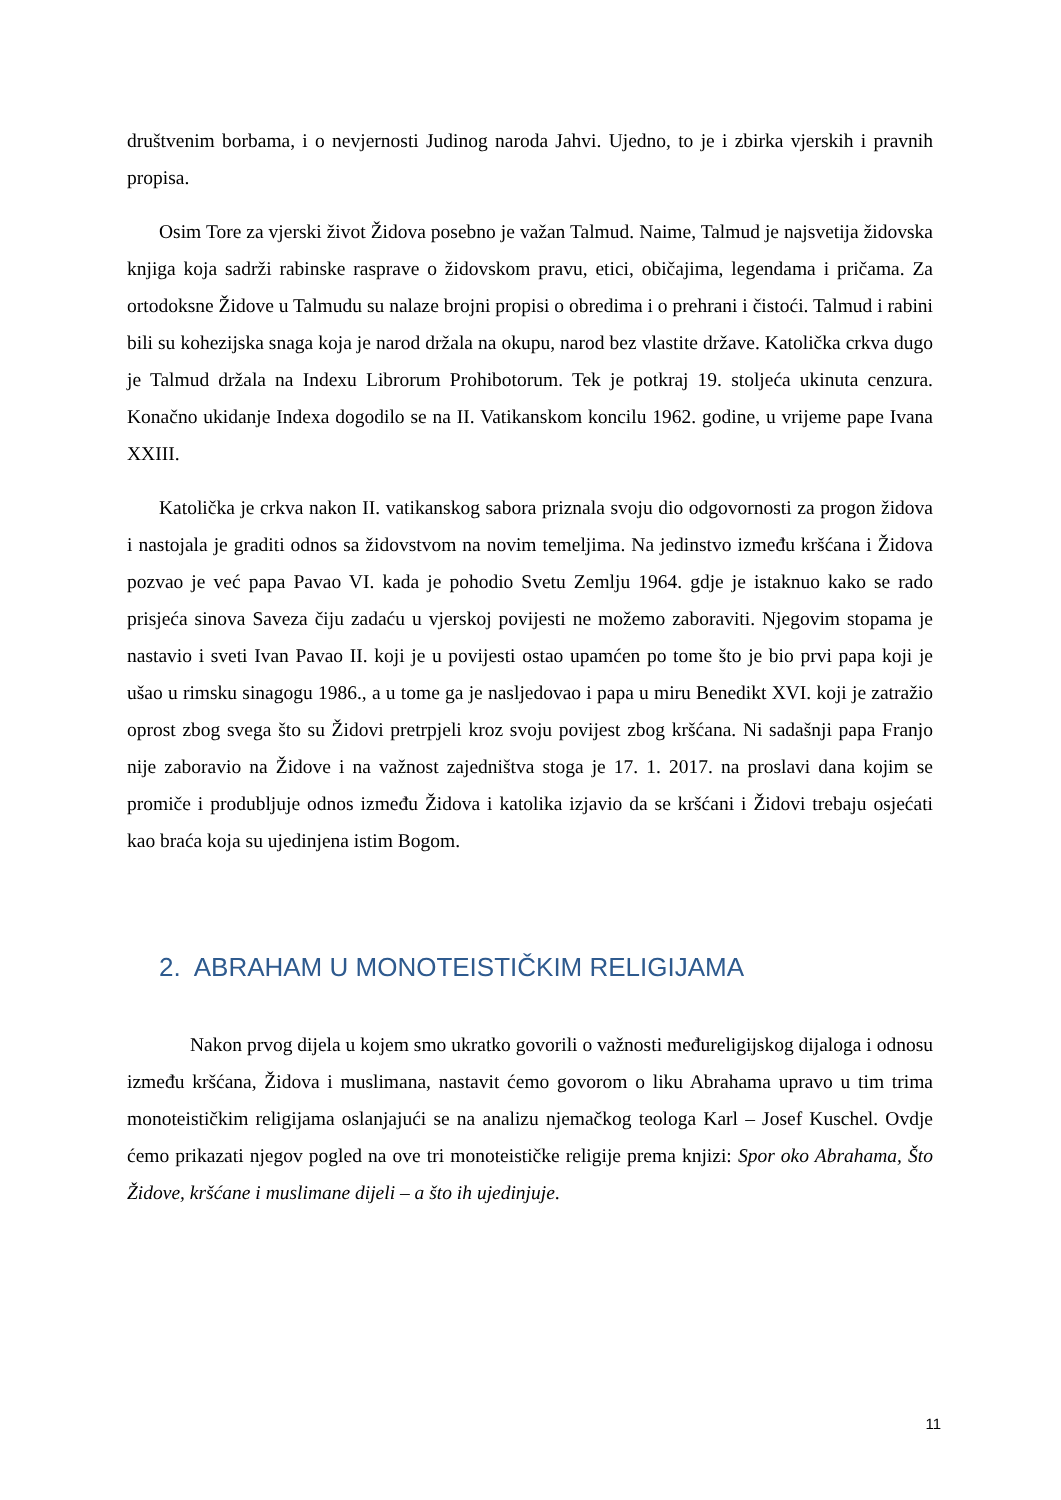društvenim borbama, i o nevjernosti Judinog naroda Jahvi. Ujedno, to je i zbirka vjerskih i pravnih propisa.
Osim Tore za vjerski život Židova posebno je važan Talmud. Naime, Talmud je najsvetija židovska knjiga koja sadrži rabinske rasprave o židovskom pravu, etici, običajima, legendama i pričama. Za ortodoksne Židove u Talmudu su nalaze brojni propisi o obredima i o prehrani i čistoći. Talmud i rabini bili su kohezijska snaga koja je narod držala na okupu, narod bez vlastite države. Katolička crkva dugo je Talmud držala na Indexu Librorum Prohibotorum. Tek je potkraj 19. stoljeća ukinuta cenzura. Konačno ukidanje Indexa dogodilo se na II. Vatikanskom koncilu 1962. godine, u vrijeme pape Ivana XXIII.
Katolička je crkva nakon II. vatikanskog sabora priznala svoju dio odgovornosti za progon židova i nastojala je graditi odnos sa židovstvom na novim temeljima. Na jedinstvo između kršćana i Židova pozvao je već papa Pavao VI. kada je pohodio Svetu Zemlju 1964. gdje je istaknuo kako se rado prisjeća sinova Saveza čiju zadaću u vjerskoj povijesti ne možemo zaboraviti. Njegovim stopama je nastavio i sveti Ivan Pavao II. koji je u povijesti ostao upamćen po tome što je bio prvi papa koji je ušao u rimsku sinagogu 1986., a u tome ga je nasljedovao i papa u miru Benedikt XVI. koji je zatražio oprost zbog svega što su Židovi pretrpjeli kroz svoju povijest zbog kršćana. Ni sadašnji papa Franjo nije zaboravio na Židove i na važnost zajedništva stoga je 17. 1. 2017. na proslavi dana kojim se promiče i produbljuje odnos između Židova i katolika izjavio da se kršćani i Židovi trebaju osjećati kao braća koja su ujedinjena istim Bogom.
2. ABRAHAM U MONOTEISTIČKIM RELIGIJAMA
Nakon prvog dijela u kojem smo ukratko govorili o važnosti međureligijskog dijaloga i odnosu između kršćana, Židova i muslimana, nastavit ćemo govorom o liku Abrahama upravo u tim trima monoteističkim religijama oslanjajući se na analizu njemačkog teologa Karl – Josef Kuschel. Ovdje ćemo prikazati njegov pogled na ove tri monoteističke religije prema knjizi: Spor oko Abrahama, Što Židove, kršćane i muslimane dijeli – a što ih ujedinjuje.
11